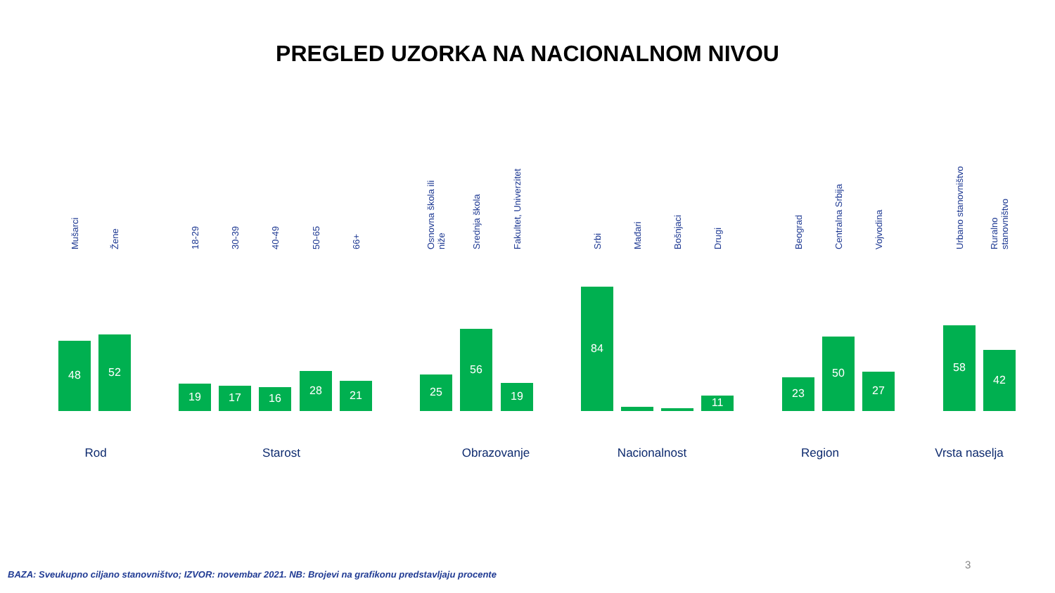PREGLED UZORKA NA NACIONALNOM NIVOU
Mušarci
48
Žene
52
18-29
19
30-39
17
40-49
16
50-65
28
66+
21
Osnovna škola ili niže
25
Srednja škola
56
Fakultet, Univerzitet
19
Srbi
84
Mađari
Bošnjaci
Drugi
11
Beograd
23
Centralna Srbija
50
Vojvodina
27
Urbano stanovništvo
58
Ruralno stanovništvo
42
Rod Starost Obrazovanje Nacionalnost Region Vrsta naselja
3
BAZA: Sveukupno ciljano stanovništvo; IZVOR: novembar 2021. NB: Brojevi na grafikonu predstavljaju procente